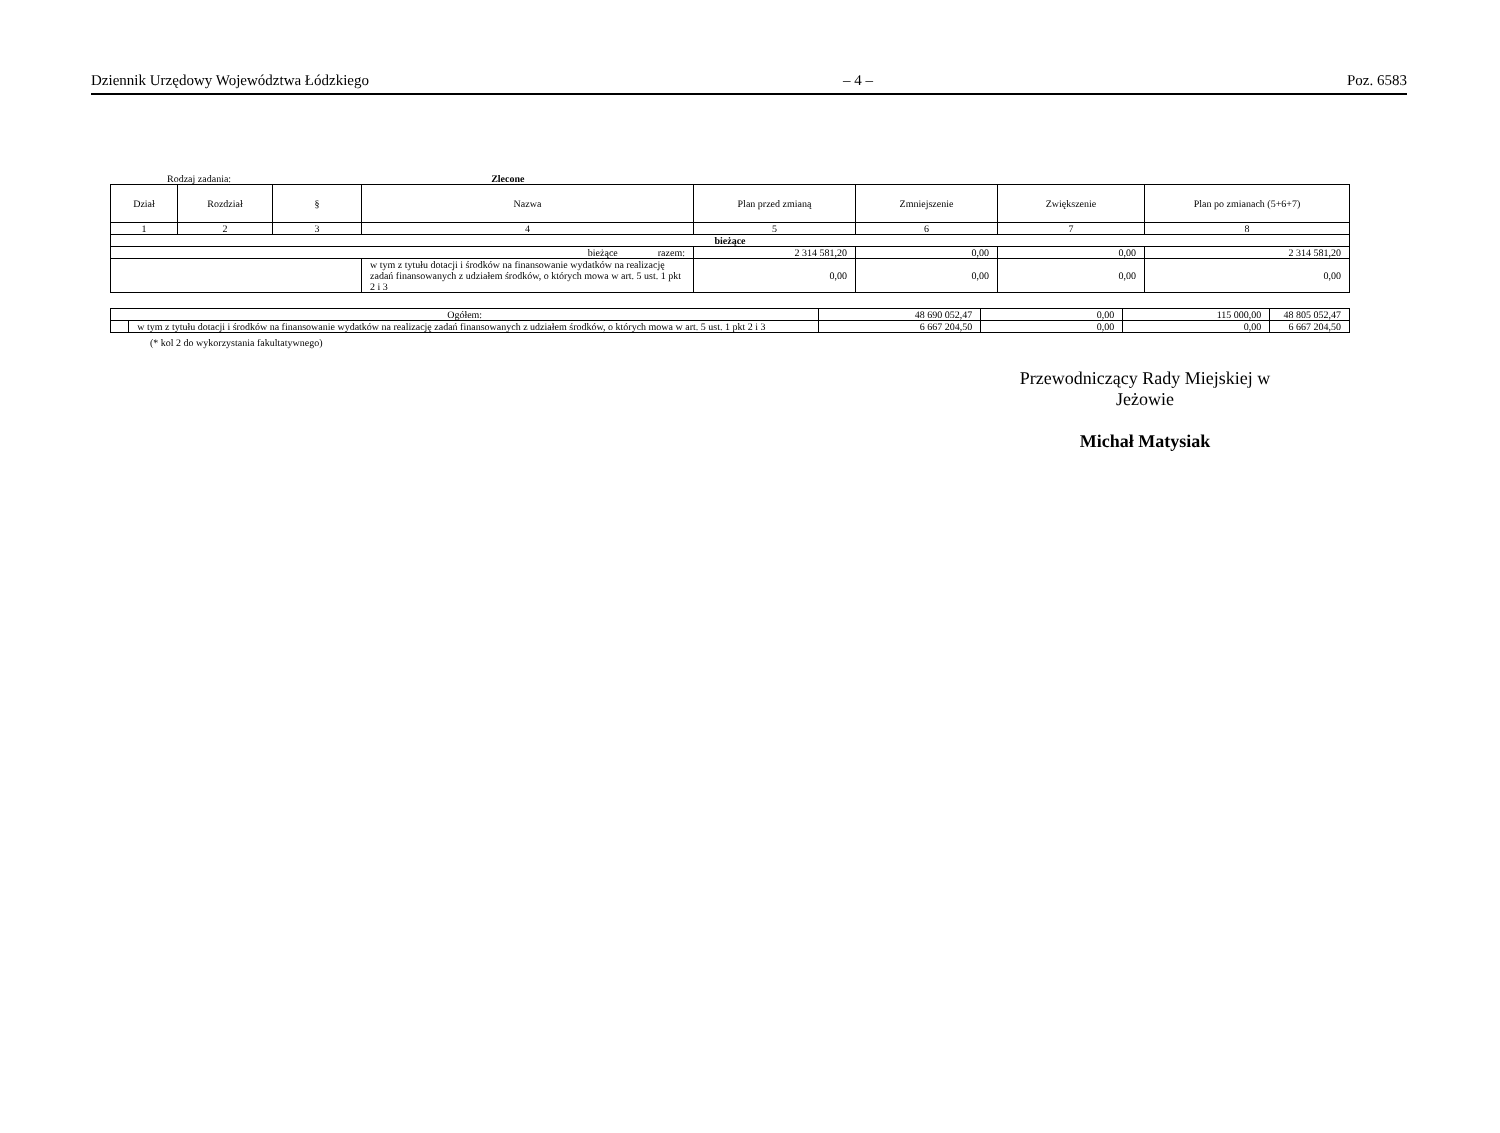Dziennik Urzędowy Województwa Łódzkiego – 4 – Poz. 6583
Rodzaj zadania: Zlecone
| Dział | Rozdział | § | Nazwa | Plan przed zmianą | Zmniejszenie | Zwiększenie | Plan po zmianach (5+6+7) |
| --- | --- | --- | --- | --- | --- | --- | --- |
| 1 | 2 | 3 | 4 | 5 | 6 | 7 | 8 |
| bieżące | | | | | | | |
| bieżące razem: | | | | 2 314 581,20 | 0,00 | 0,00 | 2 314 581,20 |
| | | | w tym z tytułu dotacji i środków na finansowanie wydatków na realizację zadań finansowanych z udziałem środków, o których mowa w art. 5 ust. 1 pkt 2 i 3 | 0,00 | 0,00 | 0,00 | 0,00 |
| Ogółem: | | 48 690 052,47 | 0,00 | 115 000,00 | 48 805 052,47 |
| | w tym z tytułu dotacji i środków na finansowanie wydatków na realizację zadań finansowanych z udziałem środków, o których mowa w art. 5 ust. 1 pkt 2 i 3 | 6 667 204,50 | 0,00 | 0,00 | 6 667 204,50 |
(* kol 2 do wykorzystania fakultatywnego)
Przewodniczący Rady Miejskiej w Jeżowie
Michał Matysiak